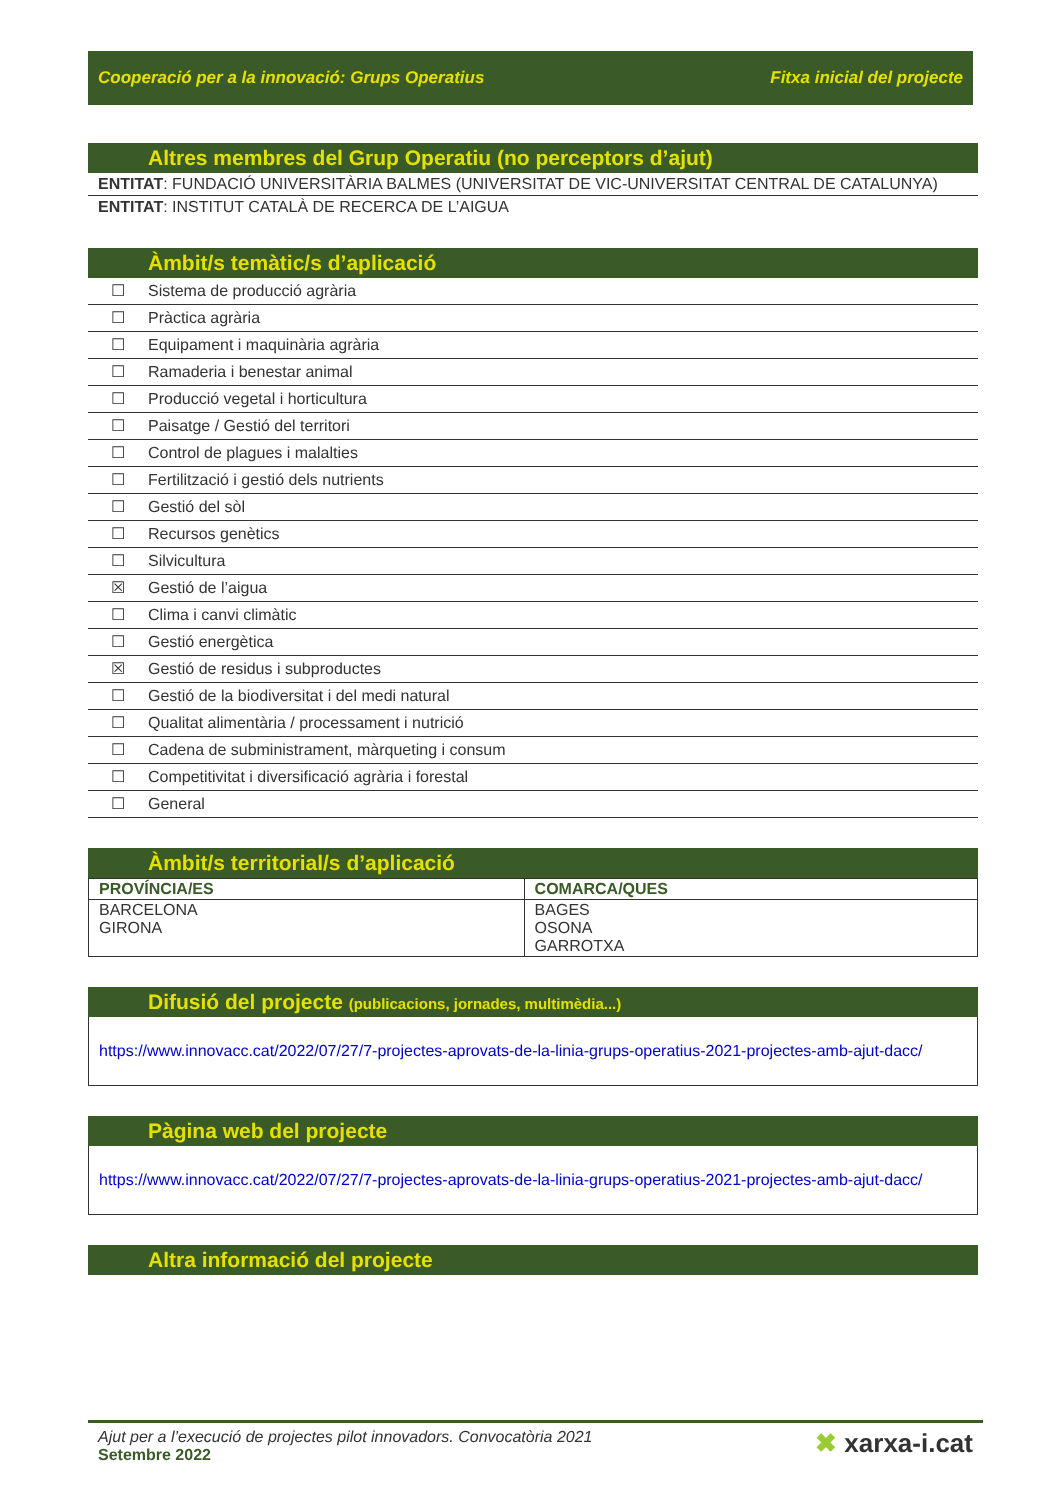Cooperació per a la innovació: Grups Operatius Fitxa inicial del projecte
Altres membres del Grup Operatiu (no perceptors d’ajut)
ENTITAT: FUNDACIÓ UNIVERSITÀRIA BALMES (UNIVERSITAT DE VIC-UNIVERSITAT CENTRAL DE CATALUNYA)
ENTITAT: INSTITUT CATALÀ DE RECERCA DE L’AIGUA
Àmbit/s temàtic/s d’aplicació
| ☐ | Sistema de producció agrària |
| ☐ | Pràctica agrària |
| ☐ | Equipament i maquinària agrària |
| ☐ | Ramaderia i benestar animal |
| ☐ | Producció vegetal i horticultura |
| ☐ | Paisatge / Gestió del territori |
| ☐ | Control de plagues i malalties |
| ☐ | Fertilització i gestió dels nutrients |
| ☐ | Gestió del sòl |
| ☐ | Recursos genètics |
| ☐ | Silvicultura |
| ☒ | Gestió de l’aigua |
| ☐ | Clima i canvi climàtic |
| ☐ | Gestió energètica |
| ☒ | Gestió de residus i subproductes |
| ☐ | Gestió de la biodiversitat i del medi natural |
| ☐ | Qualitat alimentària / processament i nutrició |
| ☐ | Cadena de subministrament, màrqueting i consum |
| ☐ | Competitivitat i diversificació agrària i forestal |
| ☐ | General |
Àmbit/s territorial/s d’aplicació
| PROVÍNCIA/ES | COMARCA/QUES |
| --- | --- |
| BARCELONA GIRONA | BAGES OSONA GARROTXA |
Difusió del projecte (publicacions, jornades, multimèdia...)
https://www.innovacc.cat/2022/07/27/7-projectes-aprovats-de-la-linia-grups-operatius-2021-projectes-amb-ajut-dacc/
Pàgina web del projecte
https://www.innovacc.cat/2022/07/27/7-projectes-aprovats-de-la-linia-grups-operatius-2021-projectes-amb-ajut-dacc/
Altra informació del projecte
Ajut per a l’execució de projectes pilot innovadors. Convocatòria 2021
Setembre 2022
✖ xarxa-i.cat